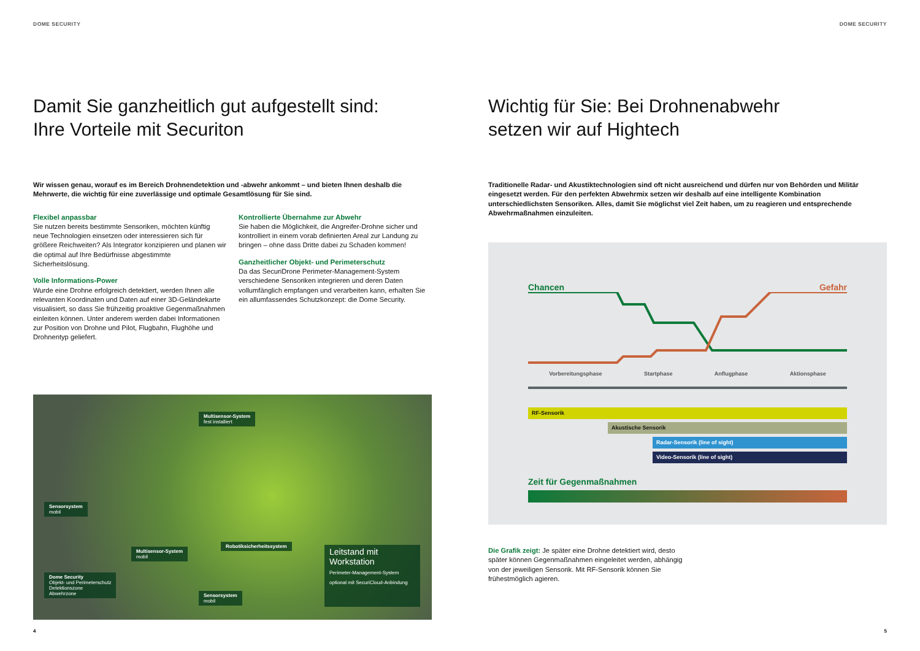DOME SECURITY
Damit Sie ganzheitlich gut aufgestellt sind:
Ihre Vorteile mit Securiton
Wir wissen genau, worauf es im Bereich Drohnendetektion und -abwehr ankommt – und bieten Ihnen deshalb die Mehrwerte, die wichtig für eine zuverlässige und optimale Gesamtlösung für Sie sind.
Flexibel anpassbar
Sie nutzen bereits bestimmte Sensoriken, möchten künftig neue Technologien einsetzen oder interessieren sich für größere Reichweiten? Als Integrator konzipieren und planen wir die optimal auf Ihre Bedürfnisse abgestimmte Sicherheitslösung.
Volle Informations-Power
Wurde eine Drohne erfolgreich detektiert, werden Ihnen alle relevanten Koordinaten und Daten auf einer 3D-Geländekarte visualisiert, so dass Sie frühzeitig proaktive Gegenmaßnahmen einleiten können. Unter anderem werden dabei Informationen zur Position von Drohne und Pilot, Flugbahn, Flughöhe und Drohnentyp geliefert.
Kontrollierte Übernahme zur Abwehr
Sie haben die Möglichkeit, die Angreifer-Drohne sicher und kontrolliert in einem vorab definierten Areal zur Landung zu bringen – ohne dass Dritte dabei zu Schaden kommen!
Ganzheitlicher Objekt- und Perimeterschutz
Da das SecuriDrone Perimeter-Management-System verschiedene Sensoriken integrieren und deren Daten vollumfänglich empfangen und verarbeiten kann, erhalten Sie ein allumfassendes Schutzkonzept: die Dome Security.
Multisensor-System
fest installiert
Sensorsystem
mobil
Multisensor-System
mobil
Robotiksicherheitssystem
Dome Security
Objekt- und Perimeterschutz
Detektionszone
Abwehrzone
Sensorsystem
mobil
Leitstand mit
Workstation
Perimeter-Management-System
optional mit SecuriCloud-Anbindung
4
DOME SECURITY
Wichtig für Sie: Bei Drohnenabwehr
setzen wir auf Hightech
Traditionelle Radar- und Akustiktechnologien sind oft nicht ausreichend und dürfen nur von Behörden und Militär eingesetzt werden. Für den perfekten Abwehrmix setzen wir deshalb auf eine intelligente Kombination unterschiedlichsten Sensoriken. Alles, damit Sie möglichst viel Zeit haben, um zu reagieren und entsprechende Abwehrmaßnahmen einzuleiten.
Chancen Gefahr
Vorbereitungsphase Startphase Anflugphase Aktionsphase
RF-Sensorik
Akustische Sensorik
Radar-Sensorik (line of sight)
Video-Sensorik (line of sight)
Zeit für Gegenmaßnahmen
Die Grafik zeigt: Je später eine Drohne detektiert wird, desto später können Gegenmaßnahmen eingeleitet werden, abhängig von der jeweiligen Sensorik. Mit RF-Sensorik können Sie frühestmöglich agieren.
5